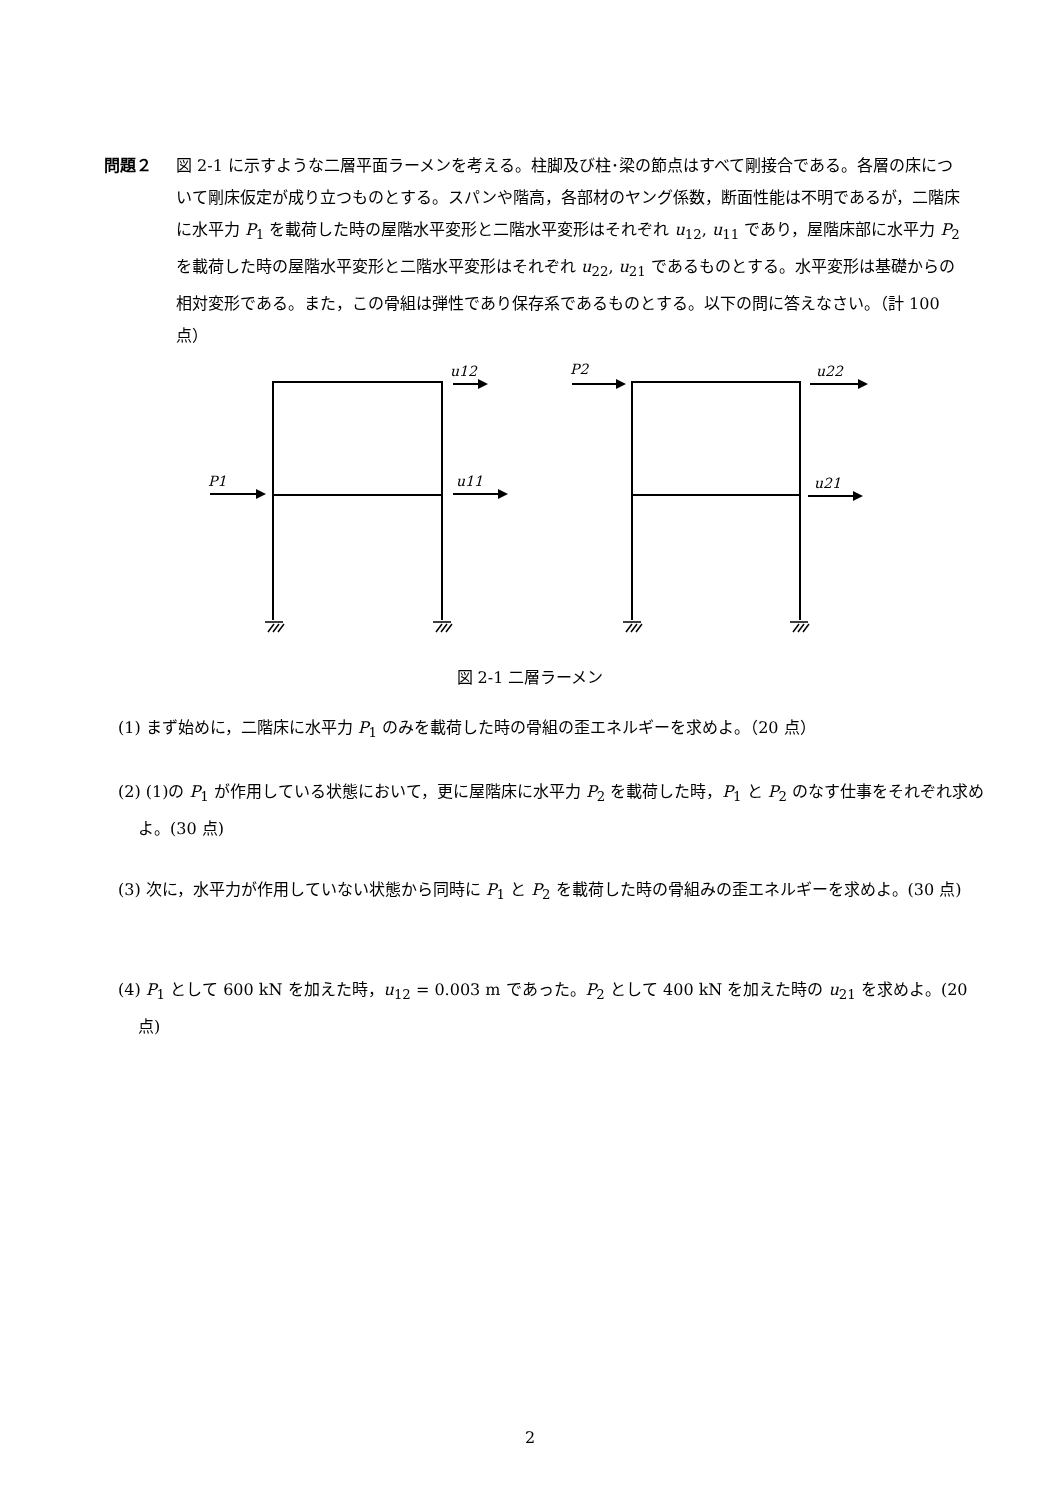問題２ 図 2-1 に示すような二層平面ラーメンを考える。柱脚及び柱･梁の節点はすべて剛接合である。各層の床について剛床仮定が成り立つものとする。スパンや階高，各部材のヤング係数，断面性能は不明であるが，二階床に水平力 P<sub>1</sub> を載荷した時の屋階水平変形と二階水平変形はそれぞれ u<sub>12</sub>, u<sub>11</sub> であり，屋階床部に水平力 P<sub>2</sub> を載荷した時の屋階水平変形と二階水平変形はそれぞれ u<sub>22</sub>, u<sub>21</sub> であるものとする。水平変形は基礎からの相対変形である。また，この骨組は弾性であり保存系であるものとする。以下の問に答えなさい。（計 100 点）
u12
u11
P1
P2
u22
u21
図 2-1 二層ラーメン
(1) まず始めに，二階床に水平力 P<sub>1</sub> のみを載荷した時の骨組の歪エネルギーを求めよ。（20 点）
(2) (1)の P<sub>1</sub> が作用している状態において，更に屋階床に水平力 P<sub>2</sub> を載荷した時，P<sub>1</sub> と P<sub>2</sub> のなす仕事をそれぞれ求めよ。(30 点)
(3) 次に，水平力が作用していない状態から同時に P<sub>1</sub> と P<sub>2</sub> を載荷した時の骨組みの歪エネルギーを求めよ。(30 点)
(4) P<sub>1</sub> として 600 kN を加えた時，u<sub>12</sub> = 0.003 m であった。P<sub>2</sub> として 400 kN を加えた時の u<sub>21</sub> を求めよ。(20 点)
2